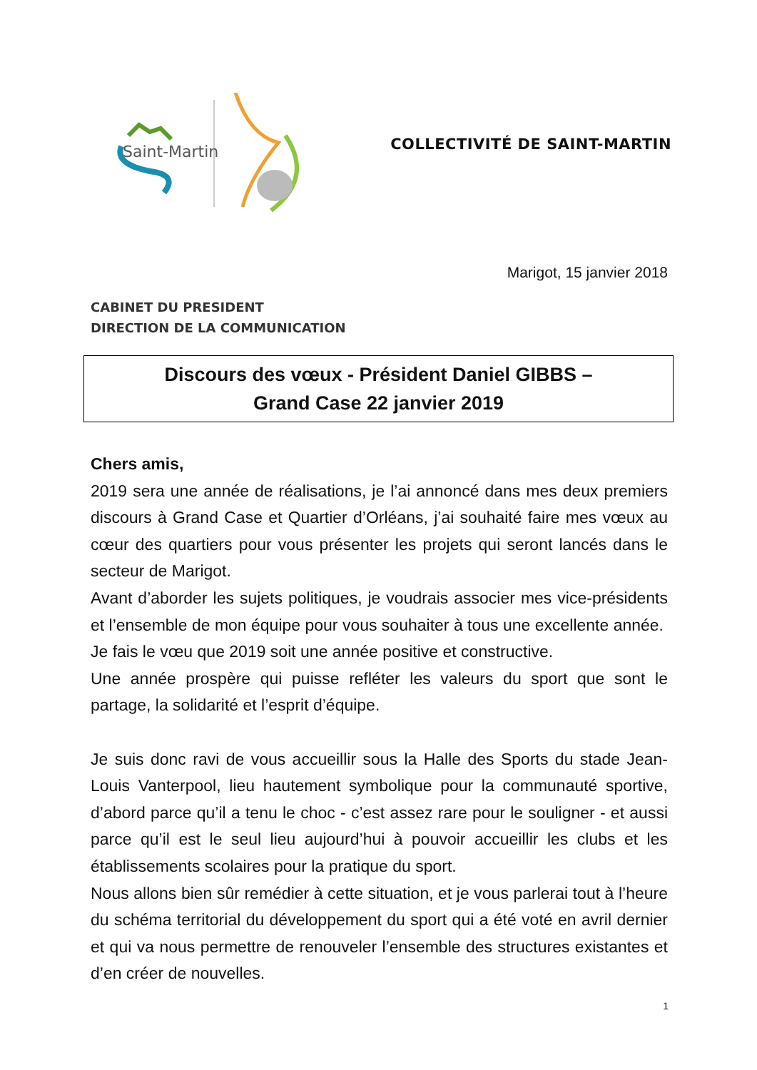Saint-Martin
COLLECTIVITÉ DE SAINT-MARTIN
Marigot, 15 janvier 2018
CABINET DU PRESIDENT
DIRECTION DE LA COMMUNICATION
Discours des vœux - Président Daniel GIBBS –
Grand Case 22 janvier 2019
Chers amis,
2019 sera une année de réalisations, je l’ai annoncé dans mes deux premiers discours à Grand Case et Quartier d’Orléans, j’ai souhaité faire mes vœux au cœur des quartiers pour vous présenter les projets qui seront lancés dans le secteur de Marigot.
Avant d’aborder les sujets politiques, je voudrais associer mes vice-présidents et l’ensemble de mon équipe pour vous souhaiter à tous une excellente année.
Je fais le vœu que 2019 soit une année positive et constructive.
Une année prospère qui puisse refléter les valeurs du sport que sont le partage, la solidarité et l’esprit d’équipe.
Je suis donc ravi de vous accueillir sous la Halle des Sports du stade Jean-Louis Vanterpool, lieu hautement symbolique pour la communauté sportive, d’abord parce qu’il a tenu le choc - c’est assez rare pour le souligner - et aussi parce qu’il est le seul lieu aujourd’hui à pouvoir accueillir les clubs et les établissements scolaires pour la pratique du sport.
Nous allons bien sûr remédier à cette situation, et je vous parlerai tout à l’heure du schéma territorial du développement du sport qui a été voté en avril dernier et qui va nous permettre de renouveler l’ensemble des structures existantes et d’en créer de nouvelles.
1